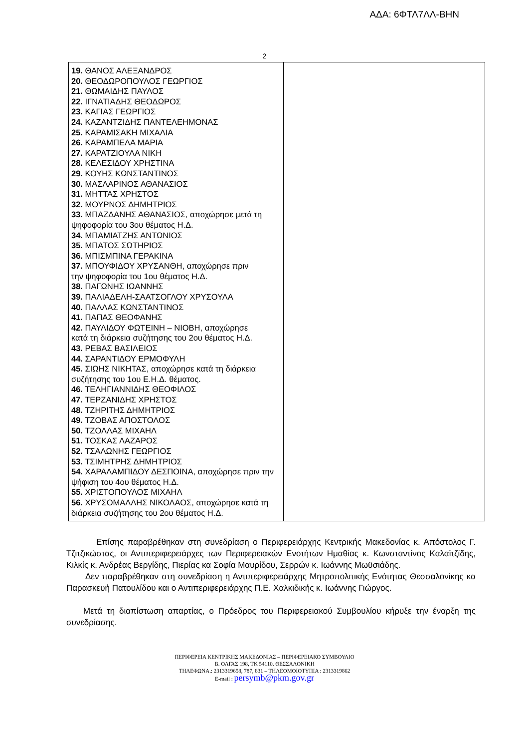ΑΔΑ: 6ΦΤΛ7ΛΛ-ΒΗΝ
2
| 19. ΘΑΝΟΣ ΑΛΕΞΑΝΔΡΟΣ 20. ΘΕΟΔΩΡΟΠΟΥΛΟΣ ΓΕΩΡΓΙΟΣ 21. ΘΩΜΑΙΔΗΣ ΠΑΥΛΟΣ 22. ΙΓΝΑΤΙΑΔΗΣ ΘΕΟΔΩΡΟΣ 23. ΚΑΓΙΑΣ ΓΕΩΡΓΙΟΣ 24. ΚΑΖΑΝΤΖΙΔΗΣ ΠΑΝΤΕΛΕΗΜΟΝΑΣ 25. ΚΑΡΑΜΙΣΑΚΗ ΜΙΧΑΛΙΑ 26. ΚΑΡΑΜΠΕΛΑ ΜΑΡΙΑ 27. ΚΑΡΑΤΖΙΟΥΛΑ ΝΙΚΗ 28. ΚΕΛΕΣΙΔΟΥ ΧΡΗΣΤΙΝΑ 29. ΚΟΥΗΣ ΚΩΝΣΤΑΝΤΙΝΟΣ 30. ΜΑΣΛΑΡΙΝΟΣ ΑΘΑΝΑΣΙΟΣ 31. ΜΗΤΤΑΣ ΧΡΗΣΤΟΣ 32. ΜΟΥΡΝΟΣ ΔΗΜΗΤΡΙΟΣ 33. ΜΠΑΖΔΑΝΗΣ ΑΘΑΝΑΣΙΟΣ, αποχώρησε μετά τη ψηφοφορία του 3ου θέματος Η.Δ. 34. ΜΠΑΜΙΑΤΖΗΣ ΑΝΤΩΝΙΟΣ 35. ΜΠΑΤΟΣ ΣΩΤΗΡΙΟΣ 36. ΜΠΙΣΜΠΙΝΑ ΓΕΡΑΚΙΝΑ 37. ΜΠΟΥΦΙΔΟΥ ΧΡΥΣΑΝΘΗ, αποχώρησε πριν την ψηφοφορία του 1ου θέματος Η.Δ. 38. ΠΑΓΩΝΗΣ ΙΩΑΝΝΗΣ 39. ΠΑΛΙΑΔΕΛΗ-ΣΑΑΤΣΟΓΛΟΥ ΧΡΥΣΟΥΛΑ 40. ΠΑΛΛΑΣ ΚΩΝΣΤΑΝΤΙΝΟΣ 41. ΠΑΠΑΣ ΘΕΟΦΑΝΗΣ 42. ΠΑΥΛΙΔΟΥ ΦΩΤΕΙΝΗ – ΝΙΟΒΗ, αποχώρησε κατά τη διάρκεια συζήτησης του 2ου θέματος Η.Δ. 43. ΡΕΒΑΣ ΒΑΣΙΛΕΙΟΣ 44. ΣΑΡΑΝΤΙΔΟΥ ΕΡΜΟΦΥΛΗ 45. ΣΙΩΗΣ ΝΙΚΗΤΑΣ, αποχώρησε κατά τη διάρκεια συζήτησης του 1ου Ε.Η.Δ. θέματος. 46. ΤΕΛΗΓΙΑΝΝΙΔΗΣ ΘΕΟΦΙΛΟΣ 47. ΤΕΡΖΑΝΙΔΗΣ ΧΡΗΣΤΟΣ 48. ΤΖΗΡΙΤΗΣ ΔΗΜΗΤΡΙΟΣ 49. ΤΖΟΒΑΣ ΑΠΟΣΤΟΛΟΣ 50. ΤΖΟΛΛΑΣ ΜΙΧΑΗΛ 51. ΤΟΣΚΑΣ ΛΑΖΑΡΟΣ 52. ΤΣΑΛΩΝΗΣ ΓΕΩΡΓΙΟΣ 53. ΤΣΙΜΗΤΡΗΣ ΔΗΜΗΤΡΙΟΣ 54. ΧΑΡΑΛΑΜΠΙΔΟΥ ΔΕΣΠΟΙΝΑ, αποχώρησε πριν την ψήφιση του 4ου θέματος Η.Δ. 55. ΧΡΙΣΤΟΠΟΥΛΟΣ ΜΙΧΑΗΛ 56. ΧΡΥΣΟΜΑΛΛΗΣ ΝΙΚΟΛΑΟΣ, αποχώρησε κατά τη διάρκεια συζήτησης του 2ου θέματος Η.Δ. | |
Επίσης παραβρέθηκαν στη συνεδρίαση ο Περιφερειάρχης Κεντρικής Μακεδονίας κ. Απόστολος Γ. Τζιτζικώστας, οι Αντιπεριφερειάρχες των Περιφερειακών Ενοτήτων Ημαθίας κ. Κωνσταντίνος Καλαϊτζίδης, Κιλκίς κ. Ανδρέας Βεργίδης, Πιερίας κα Σοφία Μαυρίδου, Σερρών κ. Ιωάννης Μωϋσιάδης.
Δεν παραβρέθηκαν στη συνεδρίαση η Αντιπεριφερειάρχης Μητροπολιτικής Ενότητας Θεσσαλονίκης κα Παρασκευή Πατουλίδου και ο Αντιπεριφερειάρχης Π.Ε. Χαλκιδικής κ. Ιωάννης Γιώργος.
Μετά τη διαπίστωση απαρτίας, ο Πρόεδρος του Περιφερειακού Συμβουλίου κήρυξε την έναρξη της συνεδρίασης.
ΠΕΡΙΦΕΡΕΙΑ ΚΕΝΤΡΙΚΗΣ ΜΑΚΕΔΟΝΙΑΣ – ΠΕΡΙΦΕΡΕΙΑΚΟ ΣΥΜΒΟΥΛΙΟ
Β. ΟΛΓΑΣ 198, ΤΚ 54110, ΘΕΣΣΑΛΟΝΙΚΗ
ΤΗΛΕΦΩΝΑ.: 2313319658, 787, 831 – ΤΗΛΕΟΜΟΙΟΤΥΠΙΑ : 2313319862
E-mail : persymb@pkm.gov.gr